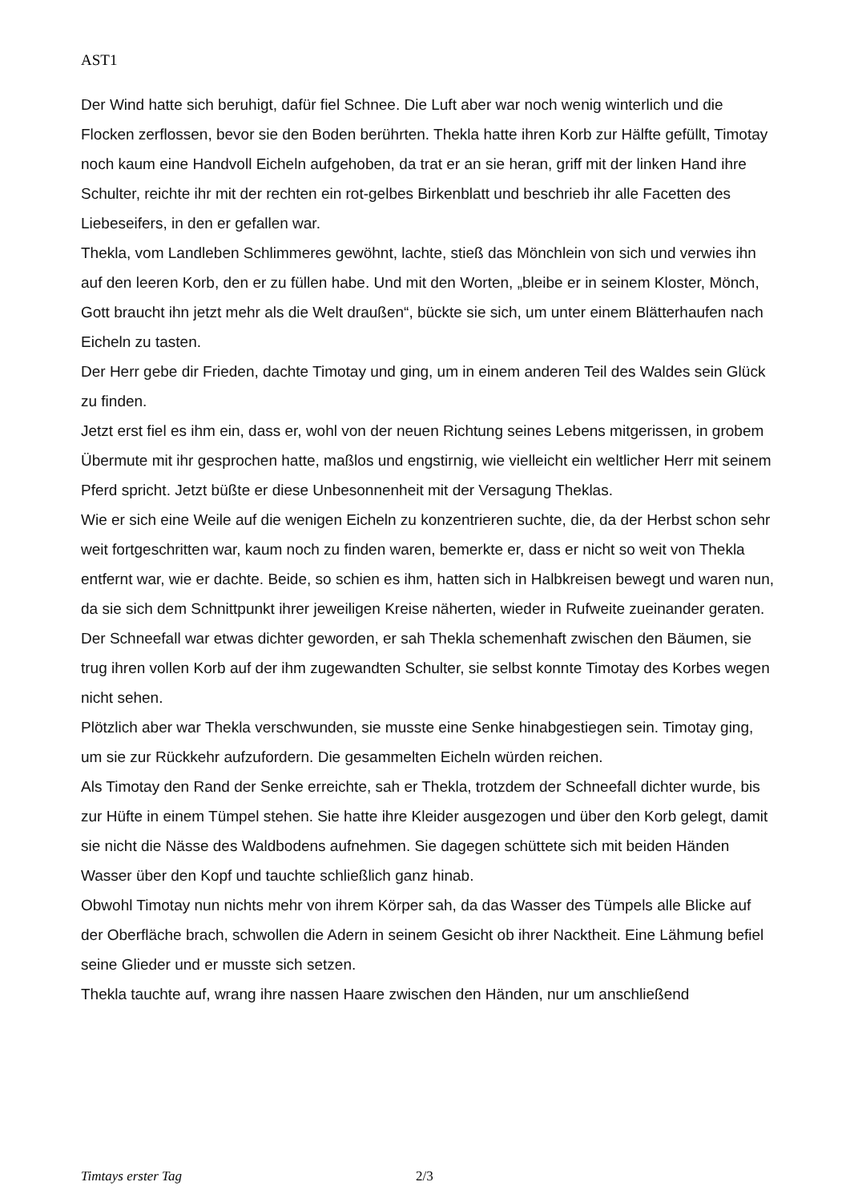AST1
Der Wind hatte sich beruhigt, dafür fiel Schnee. Die Luft aber war noch wenig winterlich und die Flocken zerflossen, bevor sie den Boden berührten. Thekla hatte ihren Korb zur Hälfte gefüllt, Timotay noch kaum eine Handvoll Eicheln aufgehoben, da trat er an sie heran, griff mit der linken Hand ihre Schulter, reichte ihr mit der rechten ein rot-gelbes Birkenblatt und beschrieb ihr alle Facetten des Liebeseifers, in den er gefallen war.
Thekla, vom Landleben Schlimmeres gewöhnt, lachte, stieß das Mönchlein von sich und verwies ihn auf den leeren Korb, den er zu füllen habe. Und mit den Worten, „bleibe er in seinem Kloster, Mönch, Gott braucht ihn jetzt mehr als die Welt draußen“, bückte sie sich, um unter einem Blätterhaufen nach Eicheln zu tasten.
Der Herr gebe dir Frieden, dachte Timotay und ging, um in einem anderen Teil des Waldes sein Glück zu finden.
Jetzt erst fiel es ihm ein, dass er, wohl von der neuen Richtung seines Lebens mitgerissen, in grobem Übermute mit ihr gesprochen hatte, maßlos und engstirnig, wie vielleicht ein weltlicher Herr mit seinem Pferd spricht. Jetzt büßte er diese Unbesonnenheit mit der Versagung Theklas.
Wie er sich eine Weile auf die wenigen Eicheln zu konzentrieren suchte, die, da der Herbst schon sehr weit fortgeschritten war, kaum noch zu finden waren, bemerkte er, dass er nicht so weit von Thekla entfernt war, wie er dachte. Beide, so schien es ihm, hatten sich in Halbkreisen bewegt und waren nun, da sie sich dem Schnittpunkt ihrer jeweiligen Kreise näherten, wieder in Rufweite zueinander geraten. Der Schneefall war etwas dichter geworden, er sah Thekla schemenhaft zwischen den Bäumen, sie trug ihren vollen Korb auf der ihm zugewandten Schulter, sie selbst konnte Timotay des Korbes wegen nicht sehen.
Plötzlich aber war Thekla verschwunden, sie musste eine Senke hinabgestiegen sein. Timotay ging, um sie zur Rückkehr aufzufordern. Die gesammelten Eicheln würden reichen.
Als Timotay den Rand der Senke erreichte, sah er Thekla, trotzdem der Schneefall dichter wurde, bis zur Hüfte in einem Tümpel stehen. Sie hatte ihre Kleider ausgezogen und über den Korb gelegt, damit sie nicht die Nässe des Waldbodens aufnehmen. Sie dagegen schüttete sich mit beiden Händen Wasser über den Kopf und tauchte schließlich ganz hinab.
Obwohl Timotay nun nichts mehr von ihrem Körper sah, da das Wasser des Tümpels alle Blicke auf der Oberfläche brach, schwollen die Adern in seinem Gesicht ob ihrer Nacktheit. Eine Lähmung befiel seine Glieder und er musste sich setzen.
Thekla tauchte auf, wrang ihre nassen Haare zwischen den Händen, nur um anschließend
Timtays erster Tag 2/3